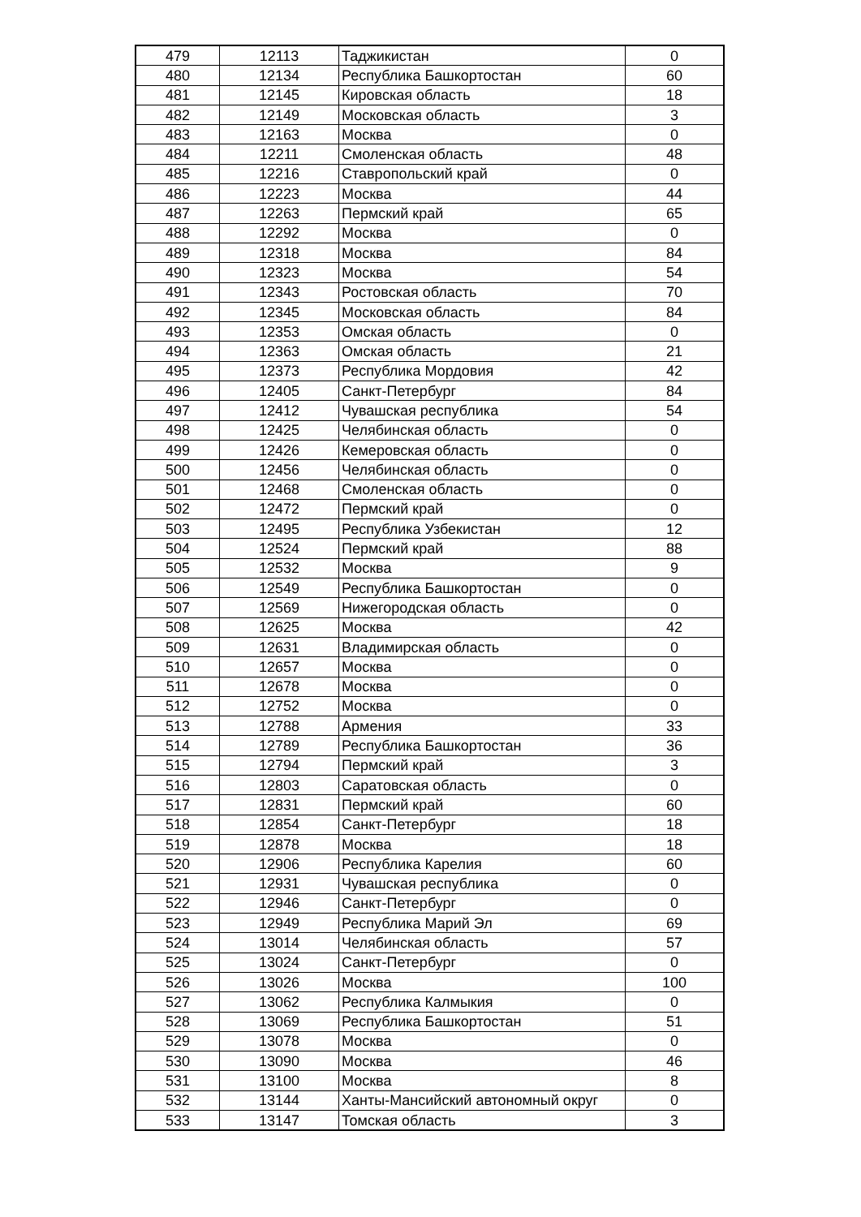| 479 | 12113 | Таджикистан | 0 |
| 480 | 12134 | Республика Башкортостан | 60 |
| 481 | 12145 | Кировская область | 18 |
| 482 | 12149 | Московская область | 3 |
| 483 | 12163 | Москва | 0 |
| 484 | 12211 | Смоленская область | 48 |
| 485 | 12216 | Ставропольский край | 0 |
| 486 | 12223 | Москва | 44 |
| 487 | 12263 | Пермский край | 65 |
| 488 | 12292 | Москва | 0 |
| 489 | 12318 | Москва | 84 |
| 490 | 12323 | Москва | 54 |
| 491 | 12343 | Ростовская область | 70 |
| 492 | 12345 | Московская область | 84 |
| 493 | 12353 | Омская область | 0 |
| 494 | 12363 | Омская область | 21 |
| 495 | 12373 | Республика Мордовия | 42 |
| 496 | 12405 | Санкт-Петербург | 84 |
| 497 | 12412 | Чувашская республика | 54 |
| 498 | 12425 | Челябинская область | 0 |
| 499 | 12426 | Кемеровская область | 0 |
| 500 | 12456 | Челябинская область | 0 |
| 501 | 12468 | Смоленская область | 0 |
| 502 | 12472 | Пермский край | 0 |
| 503 | 12495 | Республика Узбекистан | 12 |
| 504 | 12524 | Пермский край | 88 |
| 505 | 12532 | Москва | 9 |
| 506 | 12549 | Республика Башкортостан | 0 |
| 507 | 12569 | Нижегородская область | 0 |
| 508 | 12625 | Москва | 42 |
| 509 | 12631 | Владимирская область | 0 |
| 510 | 12657 | Москва | 0 |
| 511 | 12678 | Москва | 0 |
| 512 | 12752 | Москва | 0 |
| 513 | 12788 | Армения | 33 |
| 514 | 12789 | Республика Башкортостан | 36 |
| 515 | 12794 | Пермский край | 3 |
| 516 | 12803 | Саратовская область | 0 |
| 517 | 12831 | Пермский край | 60 |
| 518 | 12854 | Санкт-Петербург | 18 |
| 519 | 12878 | Москва | 18 |
| 520 | 12906 | Республика Карелия | 60 |
| 521 | 12931 | Чувашская республика | 0 |
| 522 | 12946 | Санкт-Петербург | 0 |
| 523 | 12949 | Республика Марий Эл | 69 |
| 524 | 13014 | Челябинская область | 57 |
| 525 | 13024 | Санкт-Петербург | 0 |
| 526 | 13026 | Москва | 100 |
| 527 | 13062 | Республика Калмыкия | 0 |
| 528 | 13069 | Республика Башкортостан | 51 |
| 529 | 13078 | Москва | 0 |
| 530 | 13090 | Москва | 46 |
| 531 | 13100 | Москва | 8 |
| 532 | 13144 | Ханты-Мансийский автономный округ | 0 |
| 533 | 13147 | Томская область | 3 |